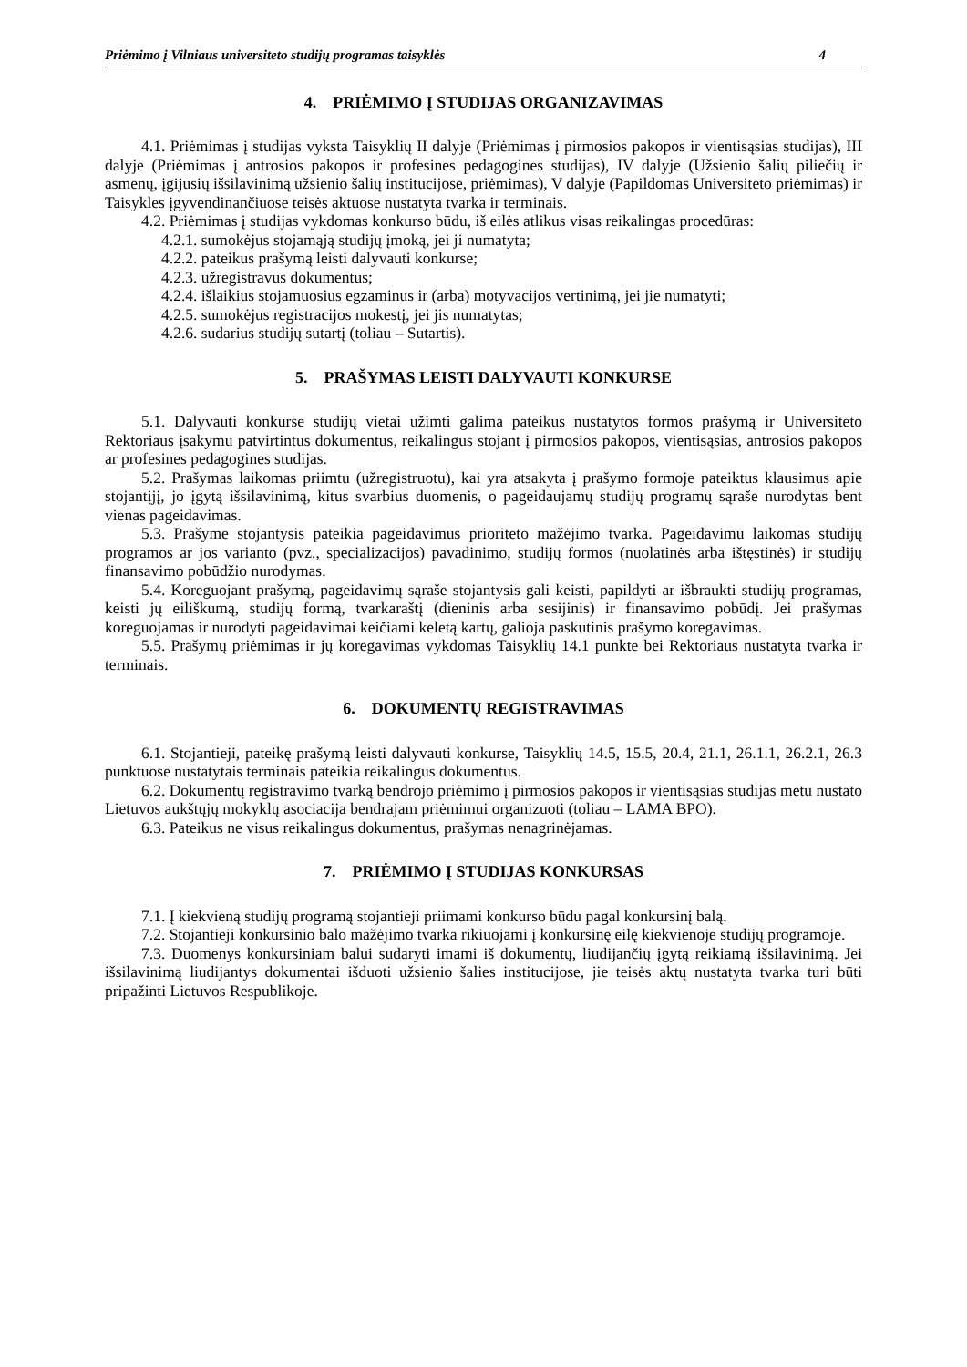Priėmimo į Vilniaus universiteto studijų programas taisyklės 4
4. PRIĖMIMO Į STUDIJAS ORGANIZAVIMAS
4.1. Priėmimas į studijas vyksta Taisyklių II dalyje (Priėmimas į pirmosios pakopos ir vientisąsias studijas), III dalyje (Priėmimas į antrosios pakopos ir profesines pedagogines studijas), IV dalyje (Užsienio šalių piliečių ir asmenų, įgijusių išsilavinimą užsienio šalių institucijose, priėmimas), V dalyje (Papildomas Universiteto priėmimas) ir Taisykles įgyvendinančiuose teisės aktuose nustatyta tvarka ir terminais.
4.2. Priėmimas į studijas vykdomas konkurso būdu, iš eilės atlikus visas reikalingas procedūras:
4.2.1. sumokėjus stojamąją studijų įmoką, jei ji numatyta;
4.2.2. pateikus prašymą leisti dalyvauti konkurse;
4.2.3. užregistravus dokumentus;
4.2.4. išlaikius stojamuosius egzaminus ir (arba) motyvacijos vertinimą, jei jie numatyti;
4.2.5. sumokėjus registracijos mokestį, jei jis numatytas;
4.2.6. sudarius studijų sutartį (toliau – Sutartis).
5. PRAŠYMAS LEISTI DALYVAUTI KONKURSE
5.1. Dalyvauti konkurse studijų vietai užimti galima pateikus nustatytos formos prašymą ir Universiteto Rektoriaus įsakymu patvirtintus dokumentus, reikalingus stojant į pirmosios pakopos, vientisąsias, antrosios pakopos ar profesines pedagogines studijas.
5.2. Prašymas laikomas priimtu (užregistruotu), kai yra atsakyta į prašymo formoje pateiktus klausimus apie stojantįjį, jo įgytą išsilavinimą, kitus svarbius duomenis, o pageidaujamų studijų programų sąraše nurodytas bent vienas pageidavimas.
5.3. Prašyme stojantysis pateikia pageidavimus prioriteto mažėjimo tvarka. Pageidavimu laikomas studijų programos ar jos varianto (pvz., specializacijos) pavadinimo, studijų formos (nuolatinės arba ištęstinės) ir studijų finansavimo pobūdžio nurodymas.
5.4. Koreguojant prašymą, pageidavimų sąraše stojantysis gali keisti, papildyti ar išbraukti studijų programas, keisti jų eiliškumą, studijų formą, tvarkaraštį (dieninis arba sesijinis) ir finansavimo pobūdį. Jei prašymas koreguojamas ir nurodyti pageidavimai keičiami keletą kartų, galioja paskutinis prašymo koregavimas.
5.5. Prašymų priėmimas ir jų koregavimas vykdomas Taisyklių 14.1 punkte bei Rektoriaus nustatyta tvarka ir terminais.
6. DOKUMENTŲ REGISTRAVIMAS
6.1. Stojantieji, pateikę prašymą leisti dalyvauti konkurse, Taisyklių 14.5, 15.5, 20.4, 21.1, 26.1.1, 26.2.1, 26.3 punktuose nustatytais terminais pateikia reikalingus dokumentus.
6.2. Dokumentų registravimo tvarką bendrojo priėmimo į pirmosios pakopos ir vientisąsias studijas metu nustato Lietuvos aukštųjų mokyklų asociacija bendrajam priėmimui organizuoti (toliau – LAMA BPO).
6.3. Pateikus ne visus reikalingus dokumentus, prašymas nenagrinėjamas.
7. PRIĖMIMO Į STUDIJAS KONKURSAS
7.1. Į kiekvieną studijų programą stojantieji priimami konkurso būdu pagal konkursinį balą.
7.2. Stojantieji konkursinio balo mažėjimo tvarka rikiuojami į konkursinę eilę kiekvienoje studijų programoje.
7.3. Duomenys konkursiniam balui sudaryti imami iš dokumentų, liudijančių įgytą reikiamą išsilavinimą. Jei išsilavinimą liudijantys dokumentai išduoti užsienio šalies institucijose, jie teisės aktų nustatyta tvarka turi būti pripažinti Lietuvos Respublikoje.